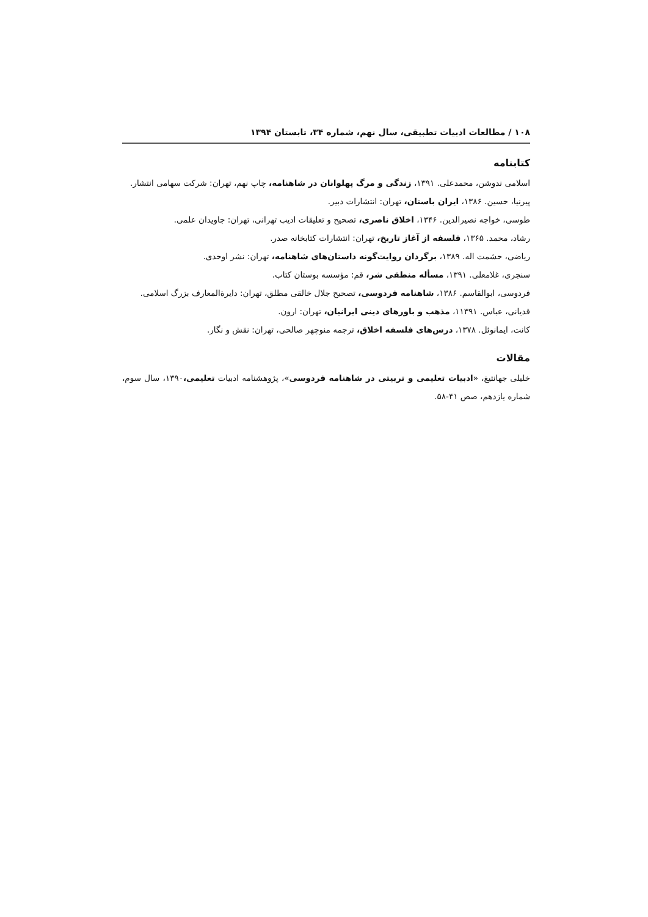۱۰۸ / مطالعات ادبیات تطبیقی، سال نهم، شماره ۳۴، تابستان ۱۳۹۴
کتابنامه
اسلامی ندوشن، محمدعلی. ۱۳۹۱، زندگی و مرگ پهلوانان در شاهنامه، چاپ نهم، تهران: شرکت سهامی انتشار.
پیرنیا، حسین. ۱۳۸۶، ایران باستان، تهران: انتشارات دبیر.
طوسی، خواجه نصیرالدین. ۱۳۴۶، اخلاق ناصری، تصحیح و تعلیقات ادیب تهرانی، تهران: جاویدان علمی.
رشاد، محمد. ۱۳۶۵، فلسفه از آغاز تاریخ، تهران: انتشارات کتابخانه صدر.
ریاضی، حشمت اله. ۱۳۸۹، برگردان روایت‌گونه داستان‌های شاهنامه، تهران: نشر اوحدی.
سنجری، غلامعلی. ۱۳۹۱، مسأله منطقی شر، قم: مؤسسه بوستان کتاب.
فردوسی، ابوالقاسم. ۱۳۸۶، شاهنامه فردوسی، تصحیح جلال خالقی مطلق، تهران: دایرةالمعارف بزرگ اسلامی.
قدیانی، عباس. ۱۱۳۹۱، مذهب و باورهای دینی ایرانیان، تهران: ارون.
کانت، ایمانوئل. ۱۳۷۸، درس‌های فلسفه اخلاق، ترجمه منوچهر صالحی، تهران: نقش و نگار.
مقالات
خلیلی جهانتیغ، «ادبیات تعلیمی و تربیتی در شاهنامه فردوسی»، پژوهشنامه ادبیات تعلیمی،۱۳۹۰، سال سوم، شماره یازدهم، صص ۴۱-۵۸.